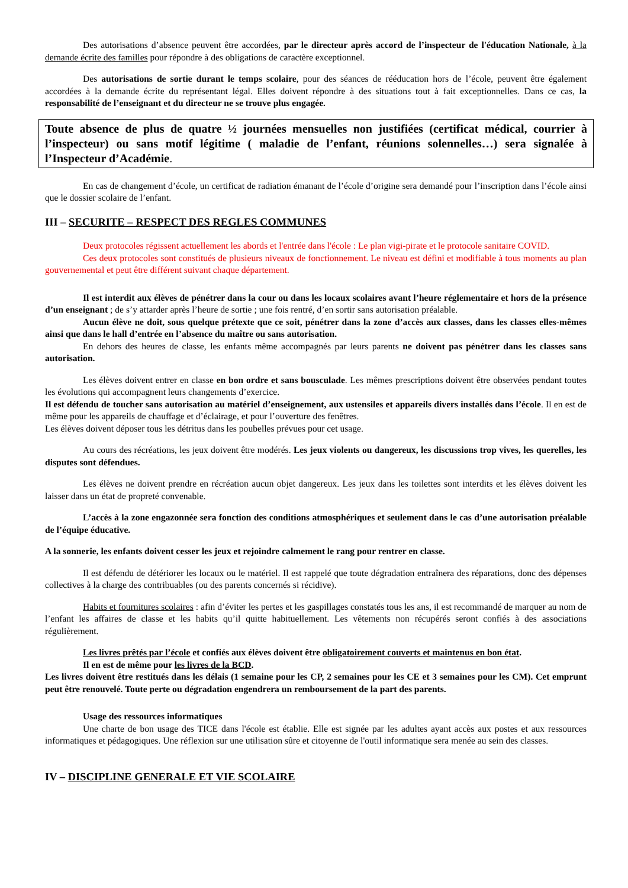Des autorisations d’absence peuvent être accordées, par le directeur après accord de l’inspecteur de l'éducation Nationale, à la demande écrite des familles pour répondre à des obligations de caractère exceptionnel.
Des autorisations de sortie durant le temps scolaire, pour des séances de rééducation hors de l’école, peuvent être également accordées à la demande écrite du représentant légal. Elles doivent répondre à des situations tout à fait exceptionnelles. Dans ce cas, la responsabilité de l’enseignant et du directeur ne se trouve plus engagée.
Toute absence de plus de quatre ½ journées mensuelles non justifiées (certificat médical, courrier à l’inspecteur) ou sans motif légitime ( maladie de l’enfant, réunions solennelles…) sera signalée à l’Inspecteur d’Académie.
En cas de changement d’école, un certificat de radiation émanant de l’école d’origine sera demandé pour l’inscription dans l’école ainsi que le dossier scolaire de l’enfant.
III – SECURITE – RESPECT DES REGLES COMMUNES
Deux protocoles régissent actuellement les abords et l'entrée dans l'école : Le plan vigi-pirate et le protocole sanitaire COVID.
Ces deux protocoles sont constitués de plusieurs niveaux de fonctionnement. Le niveau est défini et modifiable à tous moments au plan gouvernemental et peut être différent suivant chaque département.
Il est interdit aux élèves de pénétrer dans la cour ou dans les locaux scolaires avant l’heure réglementaire et hors de la présence d’un enseignant ; de s’y attarder après l’heure de sortie ; une fois rentré, d’en sortir sans autorisation préalable.
Aucun élève ne doit, sous quelque prétexte que ce soit, pénétrer dans la zone d’accès aux classes, dans les classes elles-mêmes ainsi que dans le hall d’entrée en l’absence du maître ou sans autorisation.
En dehors des heures de classe, les enfants même accompagnés par leurs parents ne doivent pas pénétrer dans les classes sans autorisation.
Les élèves doivent entrer en classe en bon ordre et sans bousculade. Les mêmes prescriptions doivent être observées pendant toutes les évolutions qui accompagnent leurs changements d’exercice.
Il est défendu de toucher sans autorisation au matériel d’enseignement, aux ustensiles et appareils divers installés dans l’école. Il en est de même pour les appareils de chauffage et d’éclairage, et pour l’ouverture des fenêtres.
Les élèves doivent déposer tous les détritus dans les poubelles prévues pour cet usage.
Au cours des récréations, les jeux doivent être modérés. Les jeux violents ou dangereux, les discussions trop vives, les querelles, les disputes sont défendues.
Les élèves ne doivent prendre en récréation aucun objet dangereux. Les jeux dans les toilettes sont interdits et les élèves doivent les laisser dans un état de propreté convenable.
L’accès à la zone engazonnée sera fonction des conditions atmosphériques et seulement dans le cas d’une autorisation préalable de l’équipe éducative.
A la sonnerie, les enfants doivent cesser les jeux et rejoindre calmement le rang pour rentrer en classe.
Il est défendu de détériorer les locaux ou le matériel. Il est rappelé que toute dégradation entraînera des réparations, donc des dépenses collectives à la charge des contribuables (ou des parents concernés si récidive).
Habits et fournitures scolaires : afin d’éviter les pertes et les gaspillages constatés tous les ans, il est recommandé de marquer au nom de l’enfant les affaires de classe et les habits qu’il quitte habituellement. Les vêtements non récupérés seront confiés à des associations régulièrement.
Les livres prêtés par l’école et confiés aux élèves doivent être obligatoirement couverts et maintenus en bon état.
Il en est de même pour les livres de la BCD.
Les livres doivent être restitués dans les délais (1 semaine pour les CP, 2 semaines pour les CE et 3 semaines pour les CM). Cet emprunt peut être renouvelé. Toute perte ou dégradation engendrera un remboursement de la part des parents.
Usage des ressources informatiques
Une charte de bon usage des TICE dans l'école est établie. Elle est signée par les adultes ayant accès aux postes et aux ressources informatiques et pédagogiques. Une réflexion sur une utilisation sûre et citoyenne de l'outil informatique sera menée au sein des classes.
IV – DISCIPLINE GENERALE ET VIE SCOLAIRE